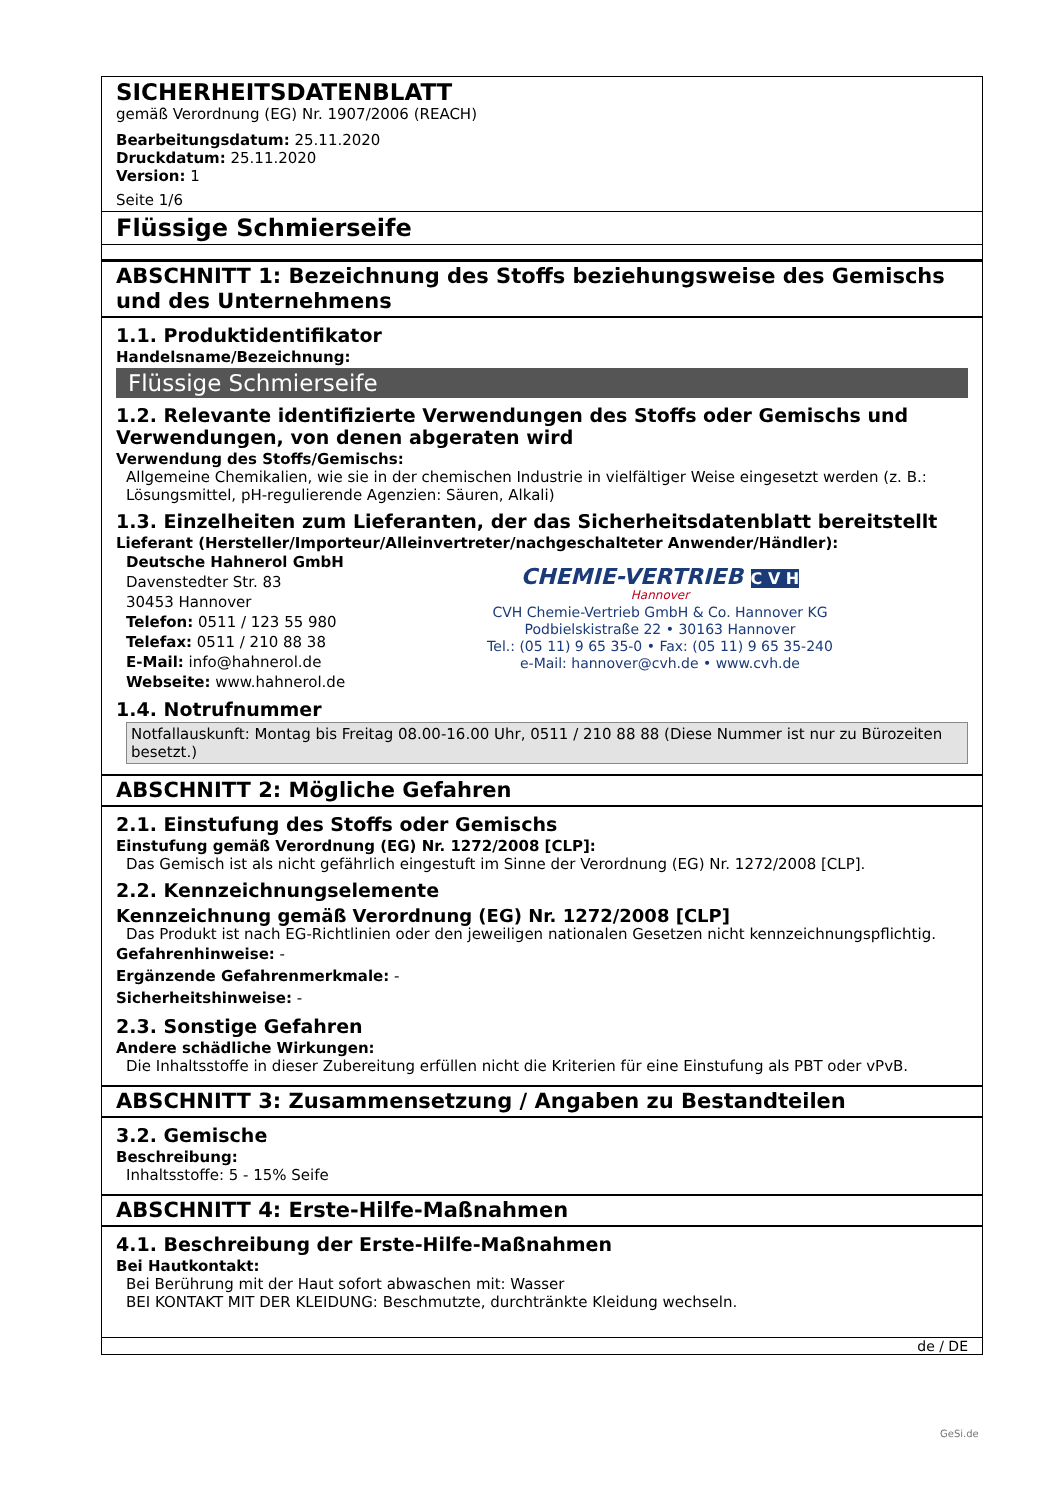SICHERHEITSDATENBLATT
gemäß Verordnung (EG) Nr. 1907/2006 (REACH)
Bearbeitungsdatum: 25.11.2020
Druckdatum: 25.11.2020
Version: 1
Seite 1/6
Flüssige Schmierseife
ABSCHNITT 1: Bezeichnung des Stoffs beziehungsweise des Gemischs und des Unternehmens
1.1. Produktidentifikator
Handelsname/Bezeichnung:
Flüssige Schmierseife
1.2. Relevante identifizierte Verwendungen des Stoffs oder Gemischs und Verwendungen, von denen abgeraten wird
Verwendung des Stoffs/Gemischs:
Allgemeine Chemikalien, wie sie in der chemischen Industrie in vielfältiger Weise eingesetzt werden (z. B.: Lösungsmittel, pH-regulierende Agenzien: Säuren, Alkali)
1.3. Einzelheiten zum Lieferanten, der das Sicherheitsdatenblatt bereitstellt
Lieferant (Hersteller/Importeur/Alleinvertreter/nachgeschalteter Anwender/Händler):
Deutsche Hahnerol GmbH
Davenstedter Str. 83
30453 Hannover
Telefon: 0511 / 123 55 980
Telefax: 0511 / 210 88 38
E-Mail: info@hahnerol.de
Webseite: www.hahnerol.de
CHEMIE-VERTRIEB C V H
Hannover
CVH Chemie-Vertrieb GmbH & Co. Hannover KG
Podbielskistraße 22 • 30163 Hannover
Tel.: (05 11) 9 65 35-0 • Fax: (05 11) 9 65 35-240
e-Mail: hannover@cvh.de • www.cvh.de
1.4. Notrufnummer
Notfallauskunft: Montag bis Freitag 08.00-16.00 Uhr, 0511 / 210 88 88 (Diese Nummer ist nur zu Bürozeiten besetzt.)
ABSCHNITT 2: Mögliche Gefahren
2.1. Einstufung des Stoffs oder Gemischs
Einstufung gemäß Verordnung (EG) Nr. 1272/2008 [CLP]:
Das Gemisch ist als nicht gefährlich eingestuft im Sinne der Verordnung (EG) Nr. 1272/2008 [CLP].
2.2. Kennzeichnungselemente
Kennzeichnung gemäß Verordnung (EG) Nr. 1272/2008 [CLP]
Das Produkt ist nach EG-Richtlinien oder den jeweiligen nationalen Gesetzen nicht kennzeichnungspflichtig.
Gefahrenhinweise: -
Ergänzende Gefahrenmerkmale: -
Sicherheitshinweise: -
2.3. Sonstige Gefahren
Andere schädliche Wirkungen:
Die Inhaltsstoffe in dieser Zubereitung erfüllen nicht die Kriterien für eine Einstufung als PBT oder vPvB.
ABSCHNITT 3: Zusammensetzung / Angaben zu Bestandteilen
3.2. Gemische
Beschreibung:
Inhaltsstoffe: 5 - 15% Seife
ABSCHNITT 4: Erste-Hilfe-Maßnahmen
4.1. Beschreibung der Erste-Hilfe-Maßnahmen
Bei Hautkontakt:
Bei Berührung mit der Haut sofort abwaschen mit: Wasser
BEI KONTAKT MIT DER KLEIDUNG: Beschmutzte, durchtränkte Kleidung wechseln.
de / DE
GeSi.de